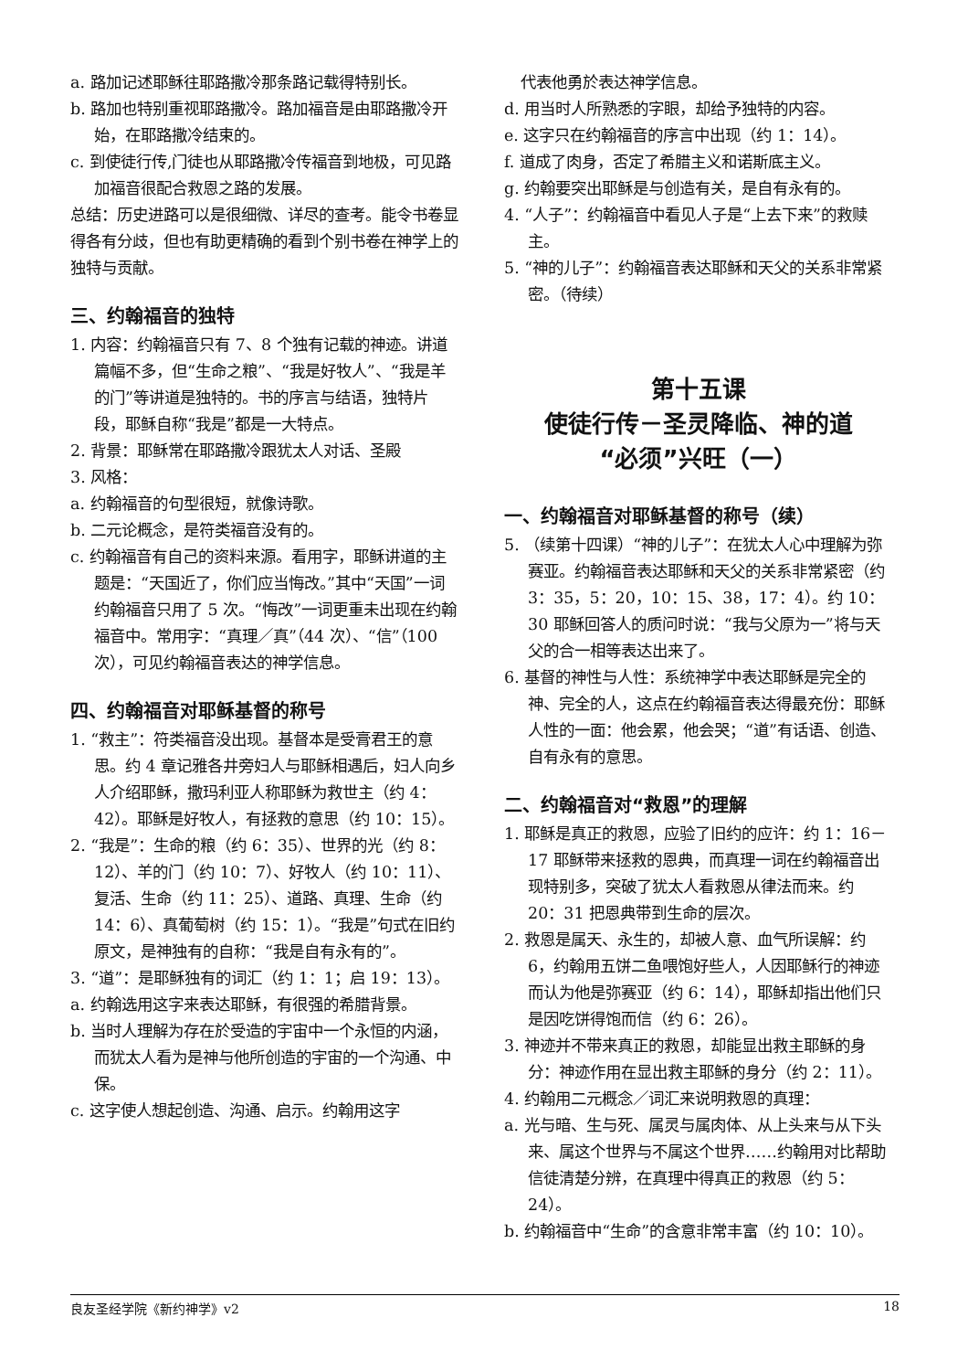a. 路加记述耶稣往耶路撒冷那条路记载得特别长。
b. 路加也特别重视耶路撒冷。路加福音是由耶路撒冷开始，在耶路撒冷结束的。
c. 到使徒行传,门徒也从耶路撒冷传福音到地极，可见路加福音很配合救恩之路的发展。
总结：历史进路可以是很细微、详尽的查考。能令书卷显得各有分歧，但也有助更精确的看到个别书卷在神学上的独特与贡献。
三、约翰福音的独特
1. 内容：约翰福音只有 7、8 个独有记载的神迹。讲道篇幅不多，但“生命之粮”、“我是好牧人”、“我是羊的门”等讲道是独特的。书的序言与结语，独特片段，耶稣自称“我是”都是一大特点。
2. 背景：耶稣常在耶路撒冷跟犹太人对话、圣殿
3. 风格：
a. 约翰福音的句型很短，就像诗歌。
b. 二元论概念，是符类福音没有的。
c. 约翰福音有自己的资料来源。看用字，耶稣讲道的主题是：“天国近了，你们应当悔改。”其中“天国”一词约翰福音只用了 5 次。“悔改”一词更重未出现在约翰福音中。常用字：“真理／真”（44 次）、“信”（100 次），可见约翰福音表达的神学信息。
四、约翰福音对耶稣基督的称号
1. “救主”：符类福音没出现。基督本是受膏君王的意思。约 4 章记雅各井旁妇人与耶稣相遇后，妇人向乡人介绍耶稣，撒玛利亚人称耶稣为救世主（约 4：42）。耶稣是好牧人，有拯救的意思（约 10：15）。
2. “我是”：生命的粮（约 6：35）、世界的光（约 8：12）、羊的门（约 10：7）、好牧人（约 10：11）、复活、生命（约 11：25）、道路、真理、生命（约 14：6）、真葡萄树（约 15：1）。“我是”句式在旧约原文，是神独有的自称：“我是自有永有的”。
3. “道”：是耶稣独有的词汇（约 1：1；启 19：13）。
a. 约翰选用这字来表达耶稣，有很强的希腊背景。
b. 当时人理解为存在於受造的宇宙中一个永恒的内涵，而犹太人看为是神与他所创造的宇宙的一个沟通、中保。
c. 这字使人想起创造、沟通、启示。约翰用这字
 代表他勇於表达神学信息。
d. 用当时人所熟悉的字眼，却给予独特的内容。
e. 这字只在约翰福音的序言中出现（约 1：14）。
f. 道成了肉身，否定了希腊主义和诺斯底主义。
g. 约翰要突出耶稣是与创造有关，是自有永有的。
4. “人子”：约翰福音中看见人子是“上去下来”的救赎主。
5. “神的儿子”：约翰福音表达耶稣和天父的关系非常紧密。（待续）
第十五课
使徒行传－圣灵降临、神的道
“必须”兴旺（一）
一、约翰福音对耶稣基督的称号（续）
5. （续第十四课）“神的儿子”：在犹太人心中理解为弥赛亚。约翰福音表达耶稣和天父的关系非常紧密（约 3：35，5：20，10：15、38，17：4）。约 10：30 耶稣回答人的质问时说：“我与父原为一”将与天父的合一相等表达出来了。
6. 基督的神性与人性：系统神学中表达耶稣是完全的神、完全的人，这点在约翰福音表达得最充份：耶稣人性的一面：他会累，他会哭；“道”有话语、创造、自有永有的意思。
二、约翰福音对“救恩”的理解
1. 耶稣是真正的救恩，应验了旧约的应许：约 1：16－17 耶稣带来拯救的恩典，而真理一词在约翰福音出现特别多，突破了犹太人看救恩从律法而来。约 20：31 把恩典带到生命的层次。
2. 救恩是属天、永生的，却被人意、血气所误解：约 6，约翰用五饼二鱼喂饱好些人，人因耶稣行的神迹而认为他是弥赛亚（约 6：14），耶稣却指出他们只是因吃饼得饱而信（约 6：26）。
3. 神迹并不带来真正的救恩，却能显出救主耶稣的身分：神迹作用在显出救主耶稣的身分（约 2：11）。
4. 约翰用二元概念／词汇来说明救恩的真理：
a. 光与暗、生与死、属灵与属肉体、从上头来与从下头来、属这个世界与不属这个世界……约翰用对比帮助信徒清楚分辨，在真理中得真正的救恩（约 5：24）。
b. 约翰福音中“生命”的含意非常丰富（约 10：10）。
良友圣经学院《新约神学》v2 18